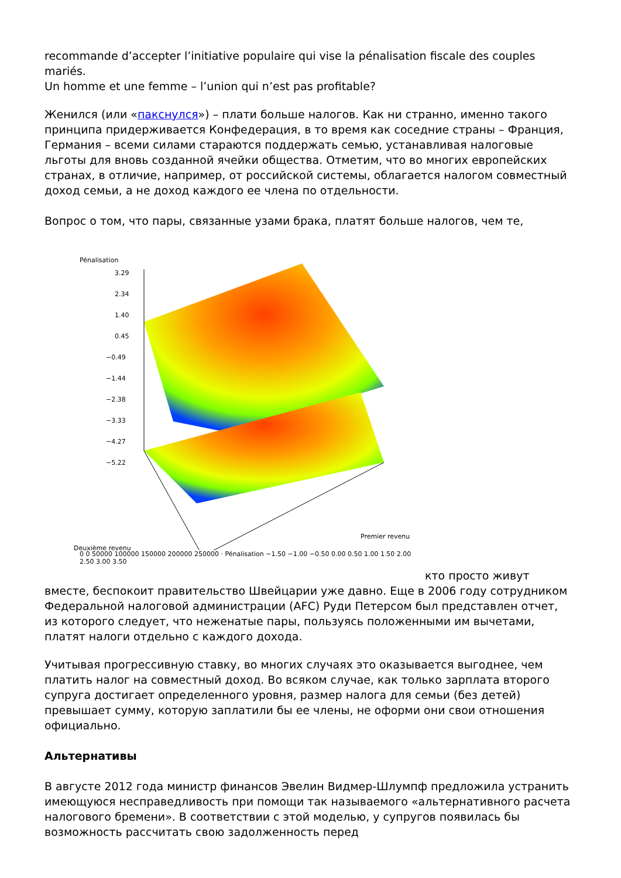recommande d’accepter l’initiative populaire qui vise la pénalisation fiscale des couples mariés.
Un homme et une femme – l’union qui n’est pas profitable?
Женился (или «пакснулся») – плати больше налогов. Как ни странно, именно такого принципа придерживается Конфедерация, в то время как соседние страны – Франция, Германия – всеми силами стараются поддержать семью, устанавливая налоговые льготы для вновь созданной ячейки общества. Отметим, что во многих европейских странах, в отличие, например, от российской системы, облагается налогом совместный доход семьи, а не доход каждого ее члена по отдельности.
Вопрос о том, что пары, связанные узами брака, платят больше налогов, чем те,
Pénalisation
3.29
2.34
1.40
0.45
−0.49
−1.44
−2.38
−3.33
−4.27
−5.22
Deuxième revenu
Premier revenu
0 0 50000 100000 150000 200000 250000 · Pénalisation −1.50 −1.00 −0.50 0.00 0.50 1.00 1.50 2.00 2.50 3.00 3.50
кто просто живут вместе, беспокоит правительство Швейцарии уже давно. Еще в 2006 году сотрудником Федеральной налоговой администрации (AFC) Руди Петерсом был представлен отчет, из которого следует, что неженатые пары, пользуясь положенными им вычетами, платят налоги отдельно с каждого дохода.
Учитывая прогрессивную ставку, во многих случаях это оказывается выгоднее, чем платить налог на совместный доход. Во всяком случае, как только зарплата второго супруга достигает определенного уровня, размер налога для семьи (без детей) превышает сумму, которую заплатили бы ее члены, не оформи они свои отношения официально.
Альтернативы
В августе 2012 года министр финансов Эвелин Видмер-Шлумпф предложила устранить имеющуюся несправедливость при помощи так называемого «альтернативного расчета налогового бремени». В соответствии с этой моделью, у супругов появилась бы возможность рассчитать свою задолженность перед